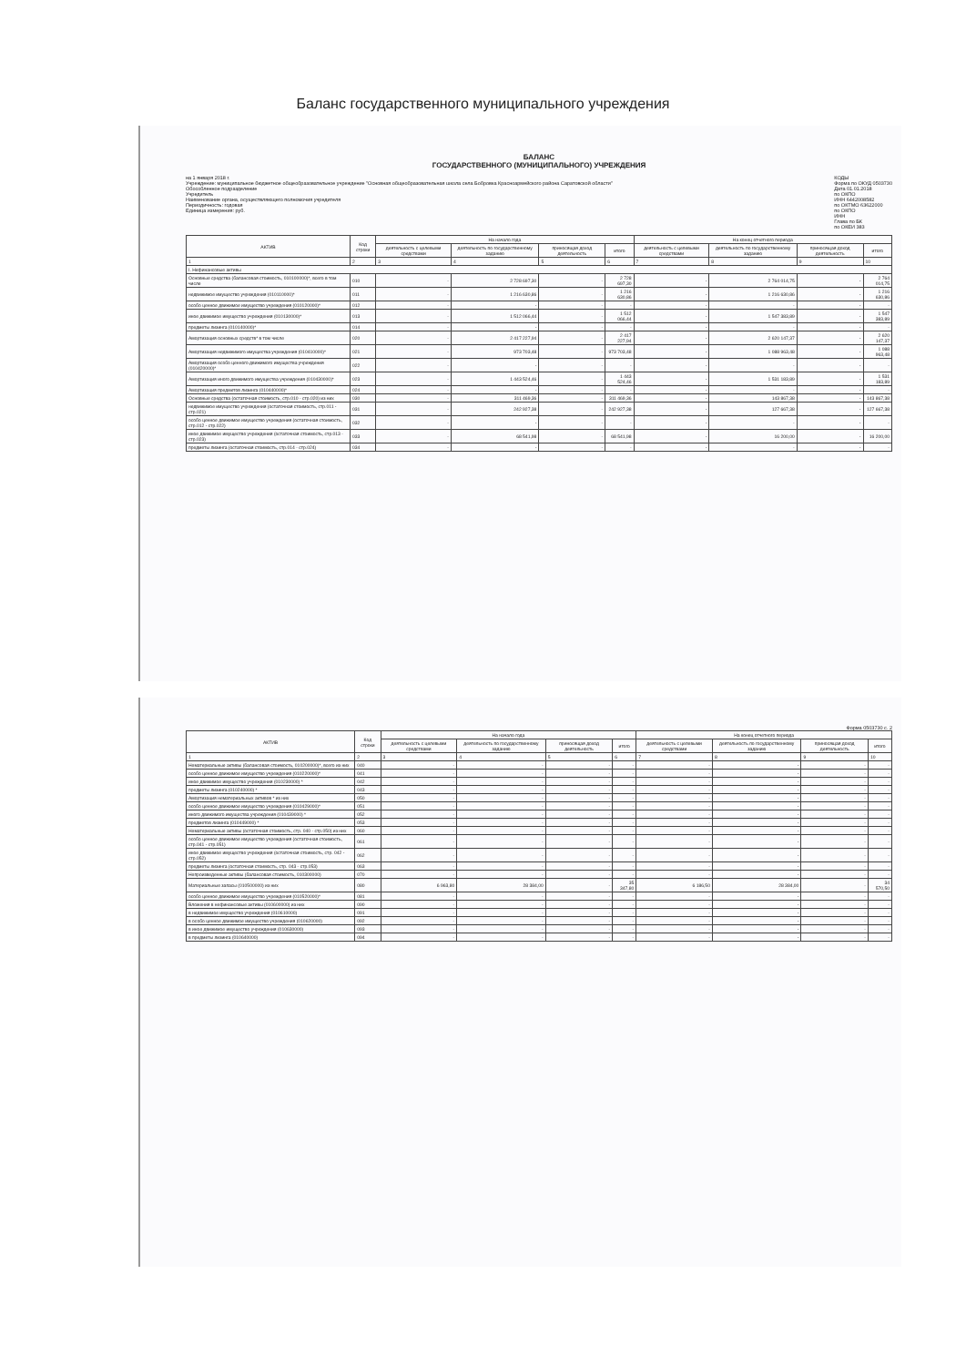Баланс государственного муниципального учреждения
БАЛАНС
ГОСУДАРСТВЕННОГО (МУНИЦИПАЛЬНОГО) УЧРЕЖДЕНИЯ
на 1 января 2018 г.
Учреждение: муниципальное бюджетное общеобразовательное учреждение "Основная общеобразовательная школа села Бобровка Красноармейского района Саратовской области"
Обособленное подразделение
Учредитель
Наименование органа, осуществляющего полномочия учредителя
Периодичность: годовая
Единица измерения: руб.
КОДЫ
Форма по ОКУД 0503730
Дата 01.01.2018
по ОКПО
ИНН 6442008582
по ОКТМО 63622000
по ОКПО
ИНН
Глава по БК
по ОКЕИ 383
| АКТИВ | Код строки | На начало года | | | | На конец отчетного периода | | | |
| --- | --- | --- | --- | --- | --- | --- | --- | --- | --- |
| | | деятельность с целевыми средствами | деятельность по государственному заданию | приносящая доход деятельность | итого | деятельность с целевыми средствами | деятельность по государственному заданию | приносящая доход деятельность | итого |
| 1 | 2 | 3 | 4 | 5 | 6 | 7 | 8 | 9 | 10 |
| I. Нефинансовые активы | | | | | | | | | |
| Основные средства (балансовая стоимость, 010100000)*, всего в том числе | 010 | - | 2 728 697,30 | - | 2 728 697,30 | - | 2 764 014,75 | - | 2 764 014,75 |
| недвижимое имущество учреждения (010110000)* | 011 | - | 1 216 630,86 | - | 1 216 630,86 | - | 1 216 630,86 | - | 1 216 630,86 |
| особо ценное движимое имущество учреждения (010120000)* | 012 | - | - | - | - | - | - | - | - |
| иное движимое имущество учреждения (010130000)* | 013 | - | 1 512 066,44 | - | 1 512 066,44 | - | 1 547 383,89 | - | 1 547 383,89 |
| предметы лизинга (010140000)* | 014 | - | - | - | - | - | - | - | - |
| Амортизация основных средств* в том числе | 020 | - | 2 417 227,94 | - | 2 417 227,94 | - | 2 620 147,37 | - | 2 620 147,37 |
| Амортизация недвижимого имущества учреждения (010410000)* | 021 | - | 973 703,48 | - | 973 703,48 | - | 1 088 963,48 | - | 1 088 963,48 |
| Амортизация особо ценного движимого имущества учреждения (010420000)* | 022 | - | - | - | - | - | - | - | - |
| Амортизация иного движимого имущества учреждения (010430000)* | 023 | - | 1 443 524,46 | - | 1 443 524,46 | - | 1 531 183,89 | - | 1 531 183,89 |
| Амортизация предметов лизинга (010440000)* | 024 | - | - | - | - | - | - | - | - |
| Основные средства (остаточная стоимость, стр.010 - стр.020) из них | 030 | - | 311 469,36 | - | 311 469,36 | - | 143 867,38 | - | 143 867,38 |
| недвижимое имущество учреждения (остаточная стоимость, стр.011 - стр.021) | 031 | - | 242 927,38 | - | 242 927,38 | - | 127 667,38 | - | 127 667,38 |
| особо ценное движимое имущество учреждения (остаточная стоимость, стр.012 - стр.022) | 032 | - | - | - | - | - | - | - | - |
| иное движимое имущество учреждения (остаточная стоимость, стр.013 - стр.023) | 033 | - | 68 541,98 | - | 68 541,98 | - | 16 200,00 | - | 16 200,00 |
| предметы лизинга (остаточная стоимость, стр.014 - стр.024) | 034 | - | - | - | - | - | - | - | - |
Форма 0503730 с. 2
| АКТИВ | Код строки | На начало года | | | | На конец отчетного периода | | | |
| --- | --- | --- | --- | --- | --- | --- | --- | --- | --- |
| | | деятельность с целевыми средствами | деятельность по государственному заданию | приносящая доход деятельность | итого | деятельность с целевыми средствами | деятельность по государственному заданию | приносящая доход деятельность | итого |
| 1 | 2 | 3 | 4 | 5 | 6 | 7 | 8 | 9 | 10 |
| Нематериальные активы (балансовая стоимость, 010200000)*, всего из них | 040 | - | - | - | - | - | - | - | - |
| особо ценное движимое имущество учреждения (010220000)* | 041 | - | - | - | - | - | - | - | - |
| иное движимое имущество учреждения (010230000) * | 042 | - | - | - | - | - | - | - | - |
| предметы лизинга (010240000) * | 043 | - | - | - | - | - | - | - | - |
| Амортизация нематериальных активов * из них | 050 | - | - | - | - | - | - | - | - |
| особо ценное движимое имущество учреждения (010429000)* | 051 | - | - | - | - | - | - | - | - |
| иного движимого имущества учреждения (010439000) * | 052 | - | - | - | - | - | - | - | - |
| предметов лизинга (010449000) * | 053 | - | - | - | - | - | - | - | - |
| Нематериальные активы (остаточная стоимость, стр. 040 - стр.050) из них | 060 | - | - | - | - | - | - | - | - |
| особо ценное движимое имущество учреждения (остаточная стоимость, стр.041 - стр.051) | 061 | - | - | - | - | - | - | - | - |
| иное движимое имущество учреждения (остаточная стоимость, стр. 042 - стр.052) | 062 | - | - | - | - | - | - | - | - |
| предметы лизинга (остаточная стоимость, стр. 043 - стр.053) | 063 | - | - | - | - | - | - | - | - |
| Непроизведенные активы (балансовая стоимость, 010300000) | 070 | - | - | - | - | - | - | - | - |
| Материальные запасы (010500000) из них | 080 | 6 963,80 | 28 384,00 | - | 35 347,80 | 6 186,50 | 28 384,00 | - | 34 570,50 |
| особо ценное движимое имущество учреждения (010520000)* | 081 | - | - | - | - | - | - | - | - |
| Вложения в нефинансовые активы (010600000) из них | 090 | - | - | - | - | - | - | - | - |
| в недвижимое имущество учреждения (010610000) | 091 | - | - | - | - | - | - | - | - |
| в особо ценное движимое имущество учреждения (010620000) | 092 | - | - | - | - | - | - | - | - |
| в иное движимое имущество учреждения (010630000) | 093 | - | - | - | - | - | - | - | - |
| в предметы лизинга (010640000) | 094 | - | - | - | - | - | - | - | - |